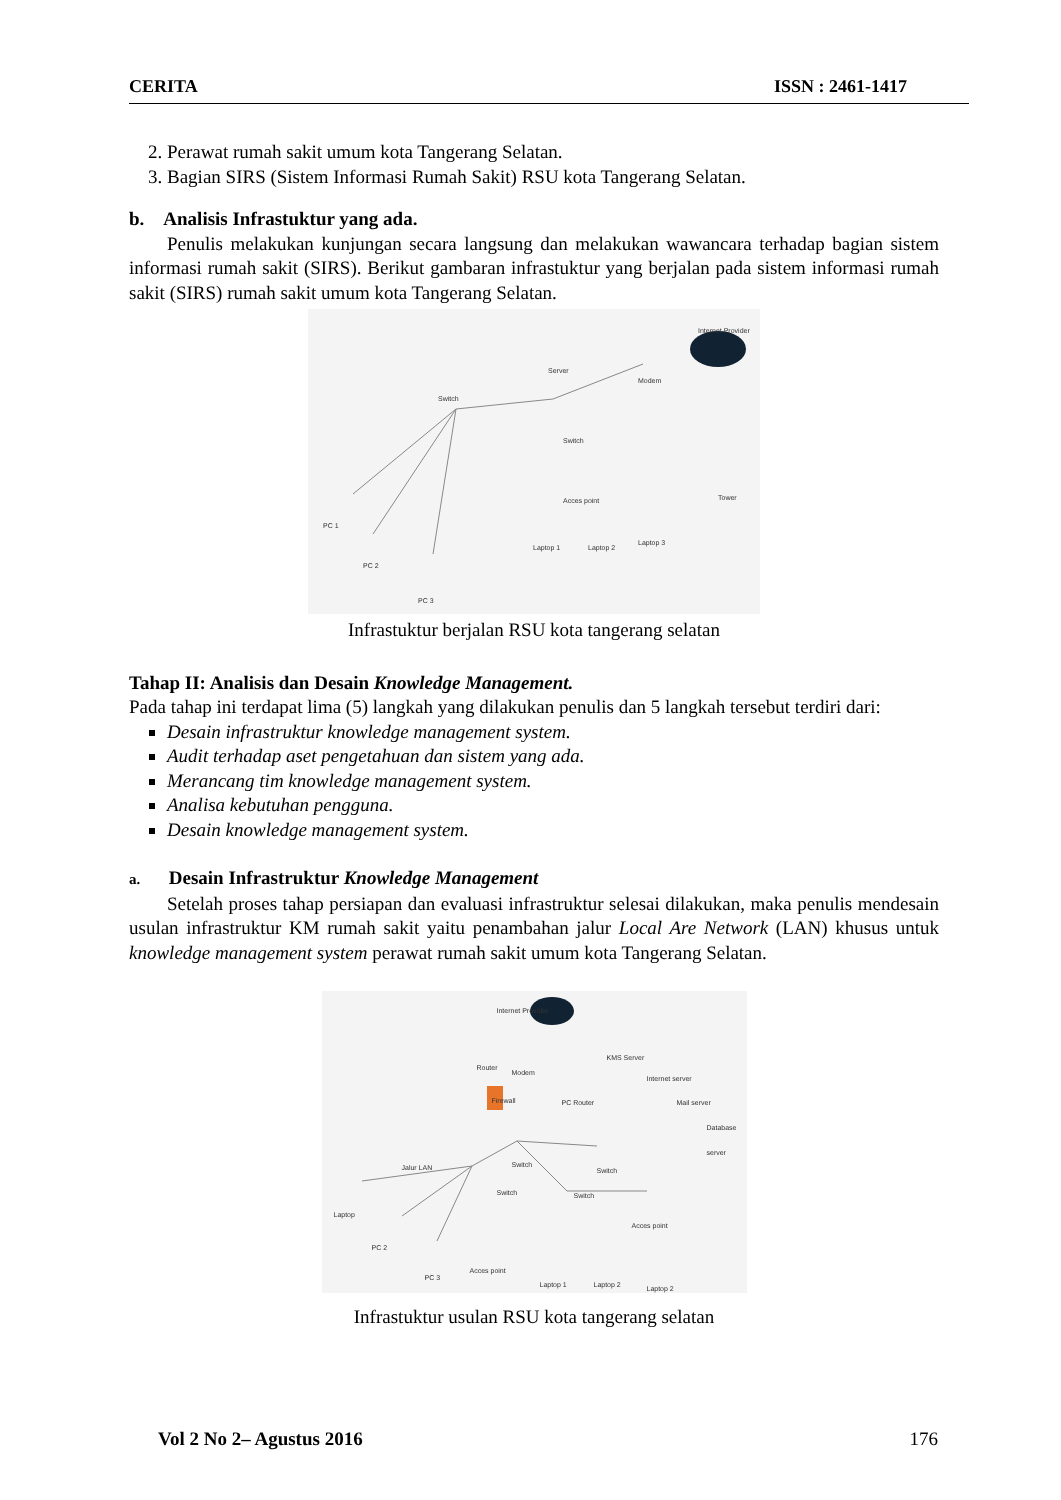CERITA ISSN : 2461-1417
2. Perawat rumah sakit umum kota Tangerang Selatan.
3. Bagian SIRS (Sistem Informasi Rumah Sakit) RSU kota Tangerang Selatan.
b. Analisis Infrastuktur yang ada.
Penulis melakukan kunjungan secara langsung dan melakukan wawancara terhadap bagian sistem informasi rumah sakit (SIRS). Berikut gambaran infrastuktur yang berjalan pada sistem informasi rumah sakit (SIRS) rumah sakit umum kota Tangerang Selatan.
Internet Provider
Server
Switch
Modem
Switch
Acces point Tower
PC 1
PC 2
PC 3
Laptop 1 Laptop 2
Laptop 3
Infrastuktur berjalan RSU kota tangerang selatan
Tahap II: Analisis dan Desain Knowledge Management.
Pada tahap ini terdapat lima (5) langkah yang dilakukan penulis dan 5 langkah tersebut terdiri dari:
Desain infrastruktur knowledge management system.
Audit terhadap aset pengetahuan dan sistem yang ada.
Merancang tim knowledge management system.
Analisa kebutuhan pengguna.
Desain knowledge management system.
a. Desain Infrastruktur Knowledge Management
Setelah proses tahap persiapan dan evaluasi infrastruktur selesai dilakukan, maka penulis mendesain usulan infrastruktur KM rumah sakit yaitu penambahan jalur Local Are Network (LAN) khusus untuk knowledge management system perawat rumah sakit umum kota Tangerang Selatan.
Internet Provider
Router
Modem
Firewall PC Router
KMS Server
Internet server
Mail server
Database server
Jalur LAN Switch
Switch
Switch Switch
Acces point
Laptop
PC 2
PC 3
Acces point
Laptop 1 Laptop 2 Laptop 2
Infrastuktur usulan RSU kota tangerang selatan
Vol 2 No 2– Agustus 2016 176